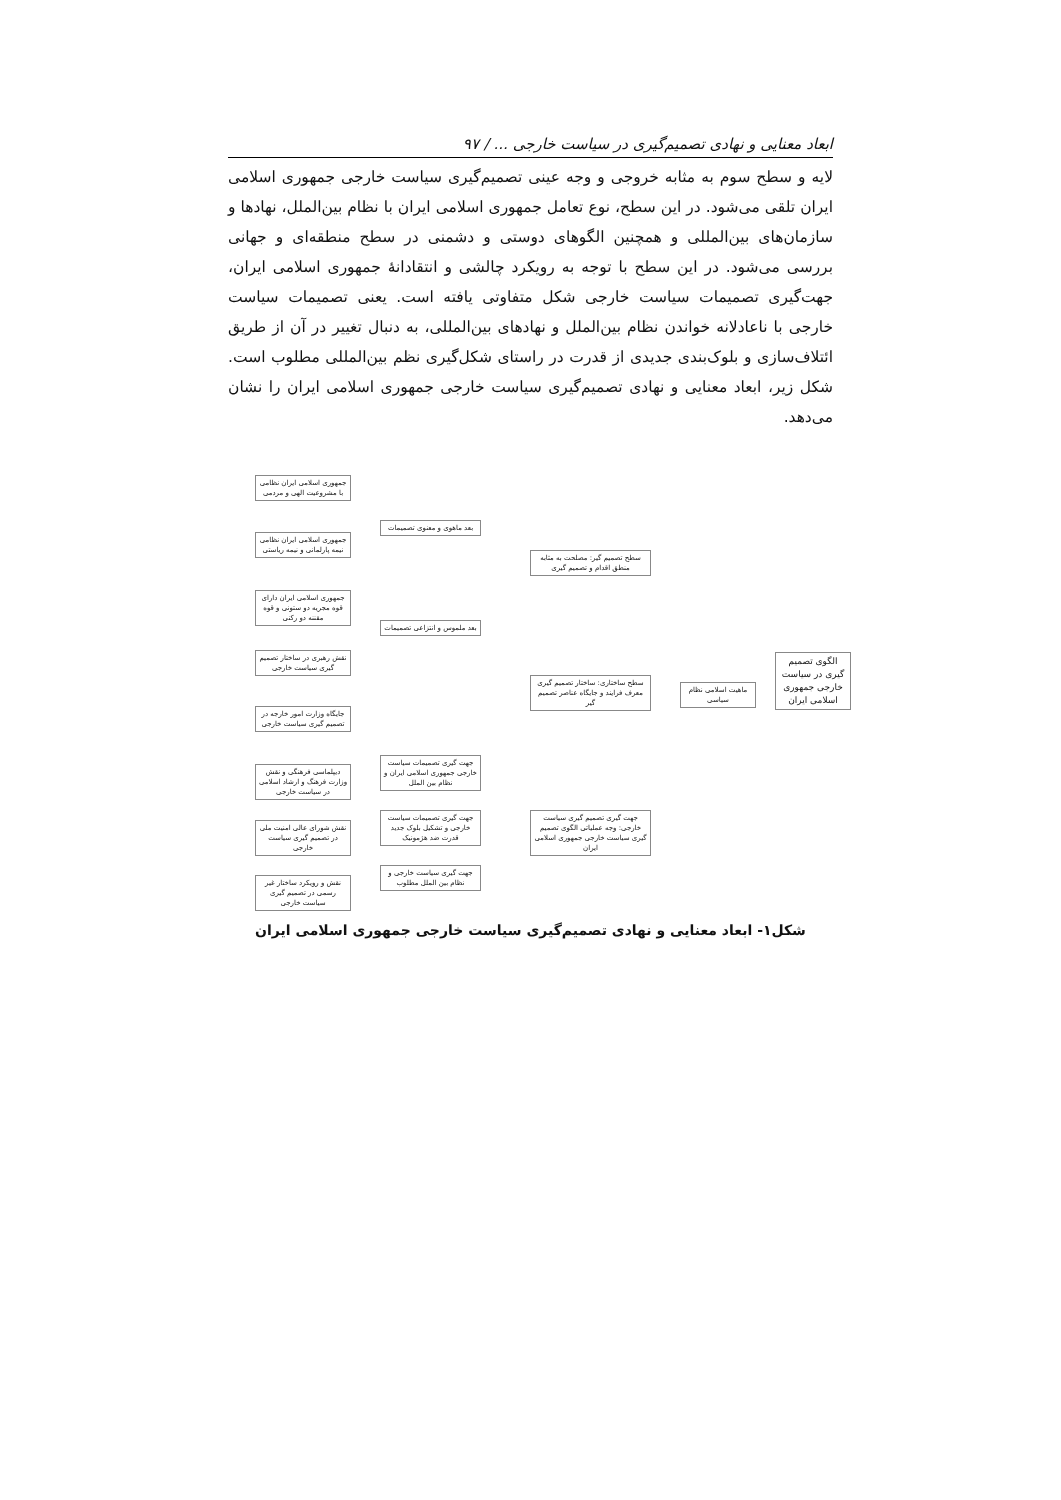ابعاد معنایی و نهادی تصمیم‌گیری در سیاست خارجی ... / ۹۷
لایه و سطح سوم به مثابه خروجی و وجه عینی تصمیم‌گیری سیاست خارجی جمهوری اسلامی ایران تلقی می‌شود. در این سطح، نوع تعامل جمهوری اسلامی ایران با نظام بین‌الملل، نهادها و سازمان‌های بین‌المللی و همچنین الگوهای دوستی و دشمنی در سطح منطقه‌ای و جهانی بررسی می‌شود. در این سطح با توجه به رویکرد چالشی و انتقادانهٔ جمهوری اسلامی ایران، جهت‌گیری تصمیمات سیاست خارجی شکل متفاوتی یافته است. یعنی تصمیمات سیاست خارجی با ناعادلانه خواندن نظام بین‌الملل و نهادهای بین‌المللی، به دنبال تغییر در آن از طریق ائتلاف‌سازی و بلوک‌بندی جدیدی از قدرت در راستای شکل‌گیری نظم بین‌المللی مطلوب است. شکل زیر، ابعاد معنایی و نهادی تصمیم‌گیری سیاست خارجی جمهوری اسلامی ایران را نشان می‌دهد.
الگوی تصمیم گیری در سیاست خارجی جمهوری اسلامی ایران
ماهیت اسلامی نظام سیاسی
سطح تصمیم گیر: مصلحت به مثابه منطق اقدام و تصمیم گیری
سطح ساختاری: ساختار تصمیم گیری معرف فرایند و جایگاه عناصر تصمیم گیر
جهت گیری تصمیم گیری سیاست خارجی: وجه عملیاتی الگوی تصمیم گیری سیاست خارجی جمهوری اسلامی ایران
بعد ماهوی و معنوی تصمیمات
بعد ملموس و انتزاعی تصمیمات
جهت گیری تصمیمات سیاست خارجی جمهوری اسلامی ایران و نظام بین الملل
جهت گیری تصمیمات سیاست خارجی و تشکیل بلوک جدید قدرت ضد هژمونیک
جهت گیری سیاست خارجی و نظام بین الملل مطلوب
جمهوری اسلامی ایران نظامی با مشروعیت الهی و مردمی
جمهوری اسلامی ایران نظامی نیمه پارلمانی و نیمه ریاستی
جمهوری اسلامی ایران دارای قوه مجریه دو ستونی و قوه مقننه دو رکنی
نقش رهبری در ساختار تصمیم گیری سیاست خارجی
جایگاه وزارت امور خارجه در تصمیم گیری سیاست خارجی
دیپلماسی فرهنگی و نقش وزارت فرهنگ و ارشاد اسلامی در سیاست خارجی
نقش شورای عالی امنیت ملی در تصمیم گیری سیاست خارجی
نقش و رویکرد ساختار غیر رسمی در تصمیم گیری سیاست خارجی
شکل۱- ابعاد معنایی و نهادی تصمیم‌گیری سیاست خارجی جمهوری اسلامی ایران